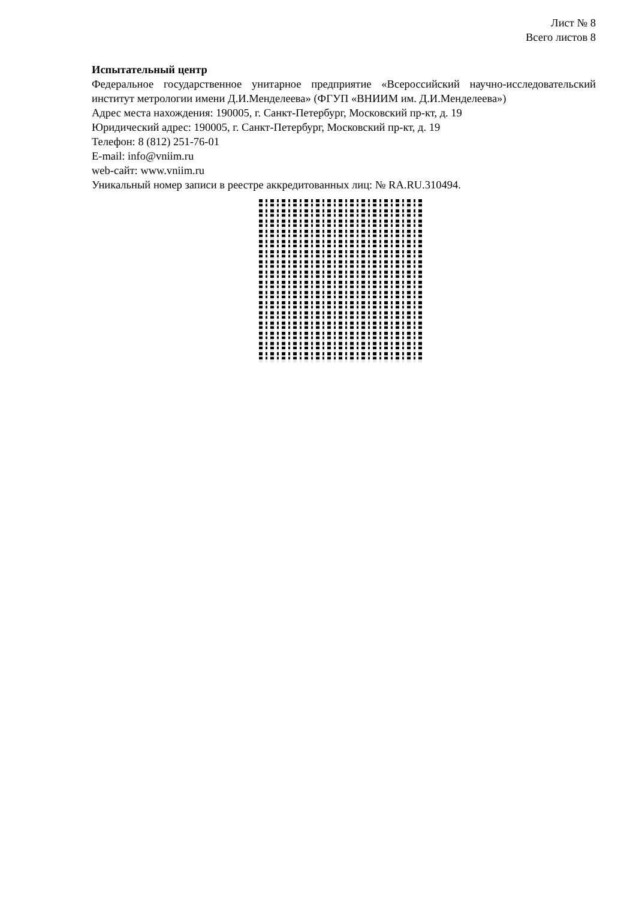Лист № 8
Всего листов 8
Испытательный центр
Федеральное государственное унитарное предприятие «Всероссийский научно-исследовательский институт метрологии имени Д.И.Менделеева» (ФГУП «ВНИИМ им. Д.И.Менделеева»)
Адрес места нахождения: 190005, г. Санкт-Петербург, Московский пр-кт, д. 19
Юридический адрес: 190005, г. Санкт-Петербург, Московский пр-кт, д. 19
Телефон: 8 (812) 251-76-01
E-mail: info@vniim.ru
web-сайт: www.vniim.ru
Уникальный номер записи в реестре аккредитованных лиц: № RA.RU.310494.